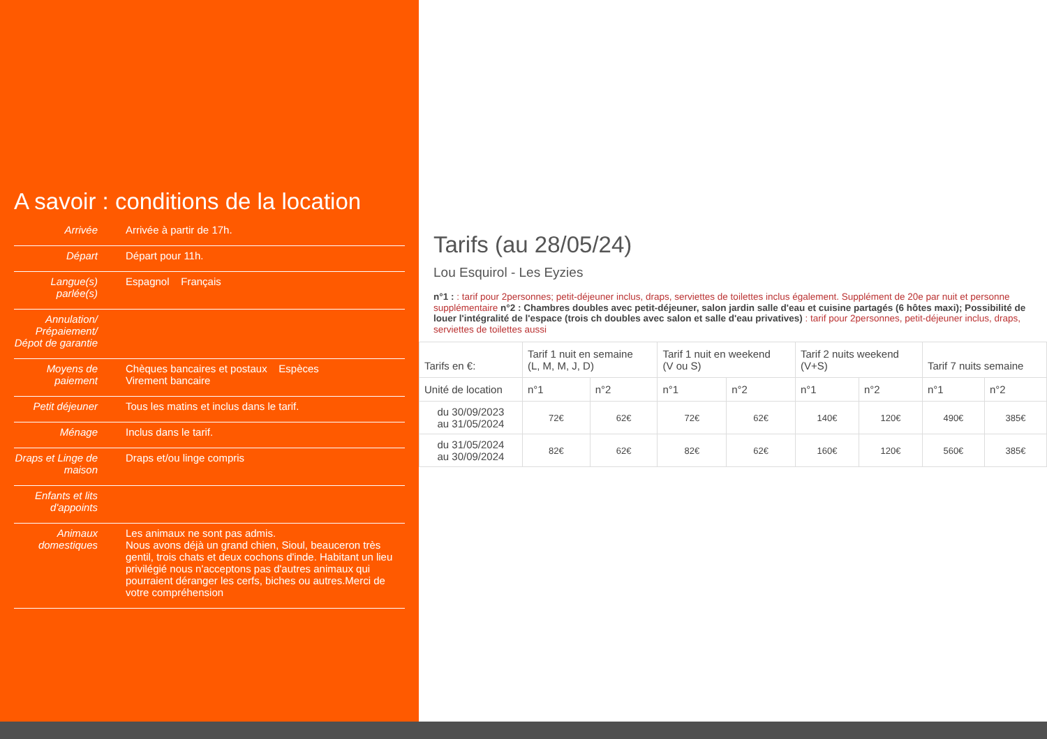A savoir : conditions de la location
| Arrivée | Arrivée à partir de 17h. |
| Départ | Départ pour 11h. |
| Langue(s) parlée(s) | Espagnol Français |
| Annulation/ Prépaiement/ Dépot de garantie | |
| Moyens de paiement | Chèques bancaires et postaux Espèces Virement bancaire |
| Petit déjeuner | Tous les matins et inclus dans le tarif. |
| Ménage | Inclus dans le tarif. |
| Draps et Linge de maison | Draps et/ou linge compris |
| Enfants et lits d'appoints | |
| Animaux domestiques | Les animaux ne sont pas admis. Nous avons déjà un grand chien, Sioul, beauceron très gentil, trois chats et deux cochons d'inde. Habitant un lieu privilégié nous n'acceptons pas d'autres animaux qui pourraient déranger les cerfs, biches ou autres.Merci de votre compréhension |
Tarifs (au 28/05/24)
Lou Esquirol - Les Eyzies
n°1 : : tarif pour 2personnes; petit-déjeuner inclus, draps, serviettes de toilettes inclus également. Supplément de 20e par nuit et personne supplémentaire n°2 : Chambres doubles avec petit-déjeuner, salon jardin salle d'eau et cuisine partagés (6 hôtes maxi); Possibilité de louer l'intégralité de l'espace (trois ch doubles avec salon et salle d'eau privatives) : tarif pour 2personnes, petit-déjeuner inclus, draps, serviettes de toilettes aussi
| Tarifs en €: | Tarif 1 nuit en semaine (L, M, M, J, D) | | Tarif 1 nuit en weekend (V ou S) | | Tarif 2 nuits weekend (V+S) | | Tarif 7 nuits semaine | |
| --- | --- | --- | --- | --- | --- | --- | --- | --- |
| Unité de location | n°1 | n°2 | n°1 | n°2 | n°1 | n°2 | n°1 | n°2 |
| du 30/09/2023 au 31/05/2024 | 72€ | 62€ | 72€ | 62€ | 140€ | 120€ | 490€ | 385€ |
| du 31/05/2024 au 30/09/2024 | 82€ | 62€ | 82€ | 62€ | 160€ | 120€ | 560€ | 385€ |